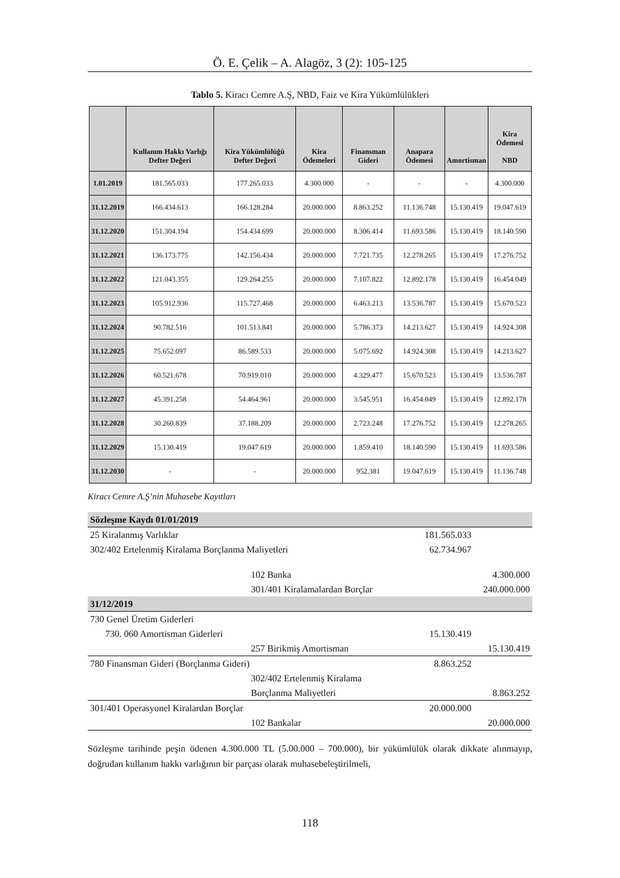Ö. E. Çelik – A. Alagöz, 3 (2): 105-125
Tablo 5. Kiracı Cemre A.Ş, NBD, Faiz ve Kira Yükümlülükleri
| | Kullanım Hakkı Varlığı Defter Değeri | Kira Yükümlülüğü Defter Değeri | Kira Ödemeleri | Finansman Gideri | Anapara Ödemesi | Amortisman | Kira Ödemesi NBD |
| --- | --- | --- | --- | --- | --- | --- | --- |
| 1.01.2019 | 181.565.033 | 177.265.033 | 4.300.000 | - | - | - | 4.300.000 |
| 31.12.2019 | 166.434.613 | 166.128.284 | 20.000.000 | 8.863.252 | 11.136.748 | 15.130.419 | 19.047.619 |
| 31.12.2020 | 151.304.194 | 154.434.699 | 20.000.000 | 8.306.414 | 11.693.586 | 15.130.419 | 18.140.590 |
| 31.12.2021 | 136.173.775 | 142.156.434 | 20.000.000 | 7.721.735 | 12.278.265 | 15.130.419 | 17.276.752 |
| 31.12.2022 | 121.043.355 | 129.264.255 | 20.000.000 | 7.107.822 | 12.892.178 | 15.130.419 | 16.454.049 |
| 31.12.2023 | 105.912.936 | 115.727.468 | 20.000.000 | 6.463.213 | 13.536.787 | 15.130.419 | 15.670.523 |
| 31.12.2024 | 90.782.516 | 101.513.841 | 20.000.000 | 5.786.373 | 14.213.627 | 15.130.419 | 14.924.308 |
| 31.12.2025 | 75.652.097 | 86.589.533 | 20.000.000 | 5.075.692 | 14.924.308 | 15.130.419 | 14.213.627 |
| 31.12.2026 | 60.521.678 | 70.919.010 | 20.000.000 | 4.329.477 | 15.670.523 | 15.130.419 | 13.536.787 |
| 31.12.2027 | 45.391.258 | 54.464.961 | 20.000.000 | 3.545.951 | 16.454.049 | 15.130.419 | 12.892.178 |
| 31.12.2028 | 30.260.839 | 37.188.209 | 20.000.000 | 2.723.248 | 17.276.752 | 15.130.419 | 12.278.265 |
| 31.12.2029 | 15.130.419 | 19.047.619 | 20.000.000 | 1.859.410 | 18.140.590 | 15.130.419 | 11.693.586 |
| 31.12.2030 | - | - | 20.000.000 | 952.381 | 19.047.619 | 15.130.419 | 11.136.748 |
Kiracı Cemre A.Ş’nin Muhasebe Kayıtları
| Sözleşme Kaydı 01/01/2019 | | | |
| 25 Kiralanmış Varlıklar | | 181.565.033 | |
| 302/402 Ertelenmiş Kiralama Borçlanma Maliyetleri | | 62.734.967 | |
| | 102 Banka | | 4.300.000 |
| | 301/401 Kiralamalardan Borçlar | | 240.000.000 |
| 31/12/2019 | | | |
| 730 Genel Üretim Giderleri | | | |
| 730. 060 Amortisman Giderleri | | 15.130.419 | |
| | 257 Birikmiş Amortisman | | 15.130.419 |
| 780 Finansman Gideri (Borçlanma Gideri) | | 8.863.252 | |
| | 302/402 Ertelenmiş Kiralama | | |
| | Borçlanma Maliyetleri | | 8.863.252 |
| 301/401 Operasyonel Kiralardan Borçlar | | 20.000.000 | |
| | 102 Bankalar | | 20.000.000 |
Sözleşme tarihinde peşin ödenen 4.300.000 TL (5.00.000 – 700.000), bir yükümlülük olarak dikkate alınmayıp, doğrudan kullanım hakkı varlığının bir parçası olarak muhasebeleştirilmeli,
118